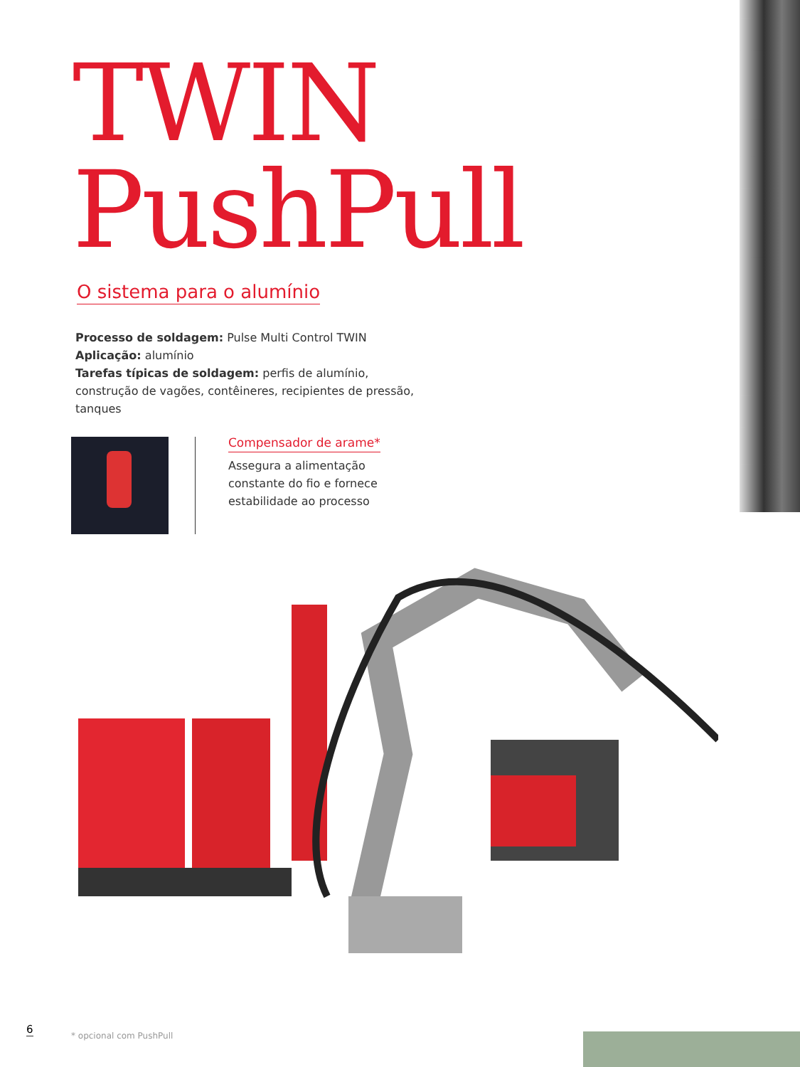TWIN
PushPull
O sistema para o alumínio
Processo de soldagem: Pulse Multi Control TWIN
Aplicação: alumínio
Tarefas típicas de soldagem: perfis de alumínio, construção de vagões, contêineres, recipientes de pressão, tanques
Compensador de arame*
Assegura a alimentação constante do fio e fornece estabilidade ao processo
6
* opcional com PushPull